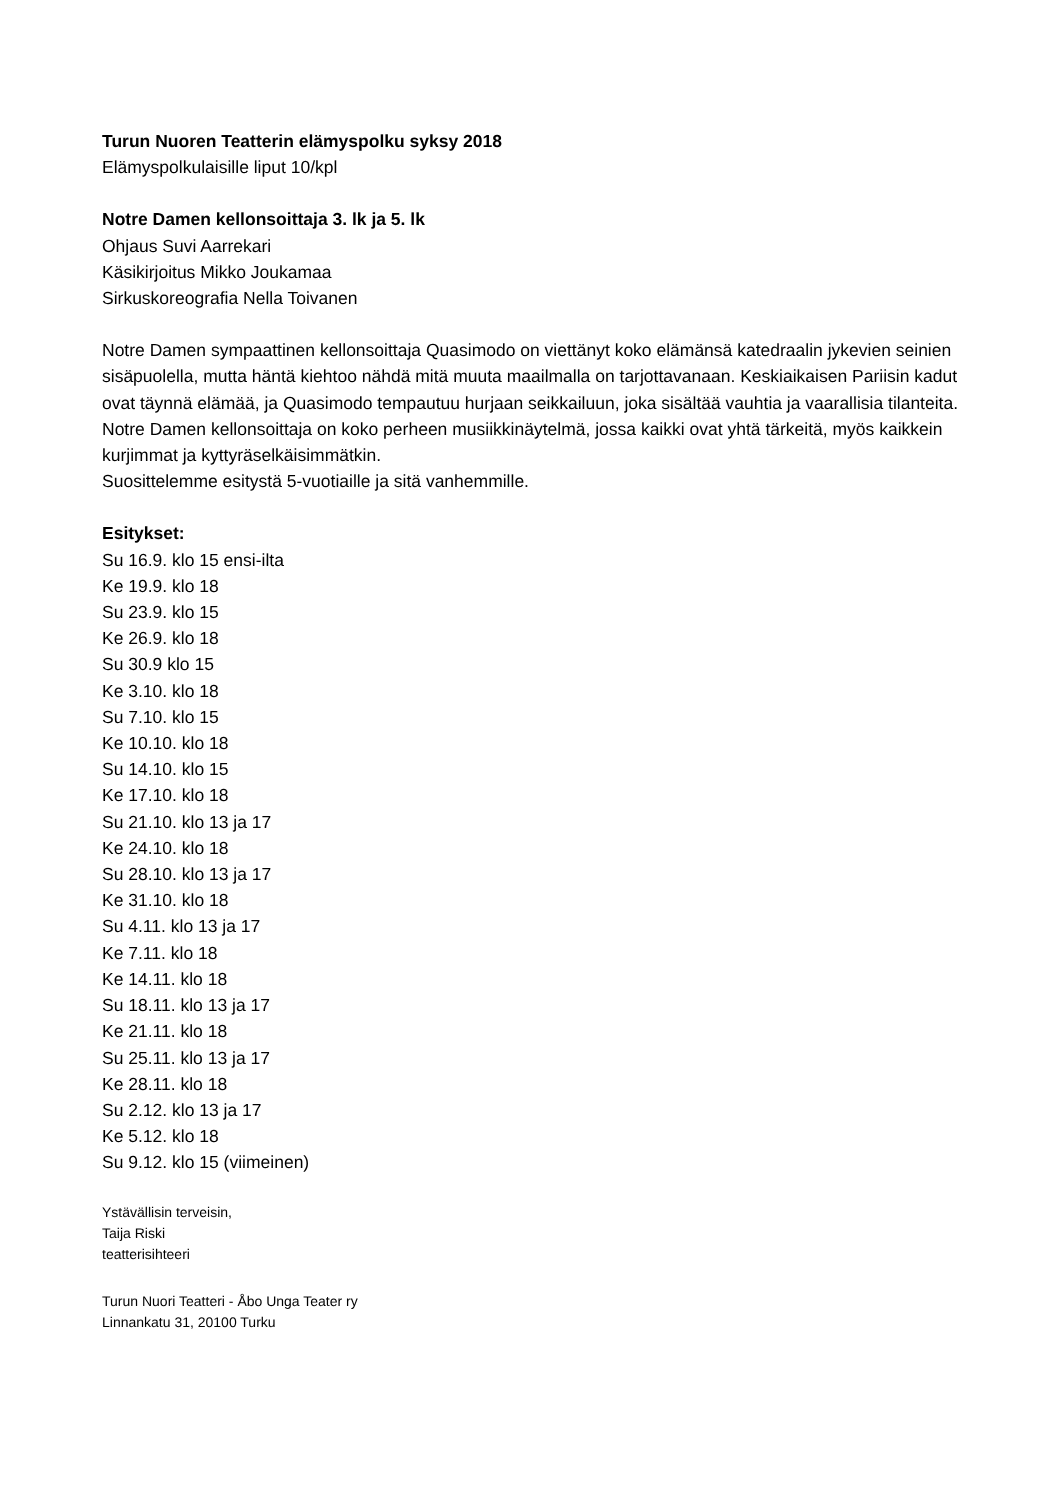Turun Nuoren Teatterin elämyspolku syksy 2018
Elämyspolkulaisille liput 10/kpl
Notre Damen kellonsoittaja 3. lk ja 5. lk
Ohjaus Suvi Aarrekari
Käsikirjoitus Mikko Joukamaa
Sirkuskoreografia Nella Toivanen
Notre Damen sympaattinen kellonsoittaja Quasimodo on viettänyt koko elämänsä katedraalin jykevien seinien sisäpuolella, mutta häntä kiehtoo nähdä mitä muuta maailmalla on tarjottavanaan. Keskiaikaisen Pariisin kadut ovat täynnä elämää, ja Quasimodo tempautuu hurjaan seikkailuun, joka sisältää vauhtia ja vaarallisia tilanteita. Notre Damen kellonsoittaja on koko perheen musiikkinäytelmä, jossa kaikki ovat yhtä tärkeitä, myös kaikkein kurjimmat ja kyttyräselkäisimmätkin.
Suosittelemme esitystä 5-vuotiaille ja sitä vanhemmille.
Esitykset:
Su 16.9. klo 15 ensi-ilta
Ke 19.9. klo 18
Su 23.9. klo 15
Ke 26.9. klo 18
Su 30.9 klo 15
Ke 3.10. klo 18
Su 7.10. klo 15
Ke 10.10. klo 18
Su 14.10. klo 15
Ke 17.10. klo 18
Su 21.10. klo 13 ja 17
Ke 24.10. klo 18
Su 28.10. klo 13 ja 17
Ke 31.10. klo 18
Su 4.11. klo 13 ja 17
Ke 7.11. klo 18
Ke 14.11. klo 18
Su 18.11. klo 13 ja 17
Ke 21.11. klo 18
Su 25.11. klo 13 ja 17
Ke 28.11. klo 18
Su 2.12. klo 13 ja 17
Ke 5.12. klo 18
Su 9.12. klo 15 (viimeinen)
Ystävällisin terveisin,
Taija Riski
teatterisihteeri
Turun Nuori Teatteri - Åbo Unga Teater ry
Linnankatu 31, 20100 Turku